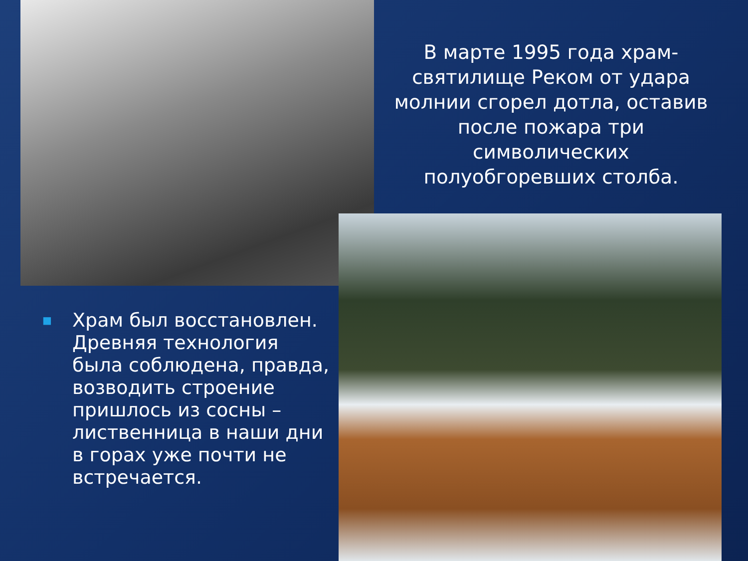В марте 1995 года храм-святилище Реком от удара молнии сгорел дотла, оставив после пожара три символических полуобгоревших столба.
■ Храм был восстановлен. Древняя технология была соблюдена, правда, возводить строение пришлось из сосны – лиственница в наши дни в горах уже почти не встречается.